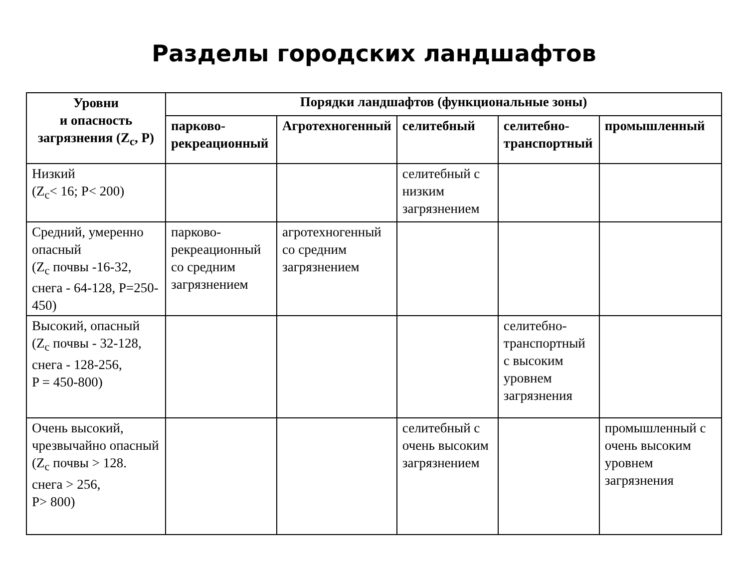Разделы городских ландшафтов
| Уровни и опасность загрязнения (Z<sub>c</sub>, P) | Порядки ландшафтов (функциональные зоны) | | | | |
| --- | --- | --- | --- | --- | --- |
| | парково-рекреационный | Агротехногенный | селитебный | селитебно-транспортный | промышленный |
| Низкий (Z<sub>c</sub>< 16; P< 200) | | | селитебный с низким загрязнением | | |
| Средний, умеренно опасный (Z<sub>c</sub> почвы -16-32, снега - 64-128, P=250-450) | парково-рекреационный со средним загрязнением | агротехногенный со средним загрязнением | | | |
| Высокий, опасный (Z<sub>c</sub> почвы - 32-128, снега - 128-256, P = 450-800) | | | | селитебно-транспортный с высоким уровнем загрязнения | |
| Очень высокий, чрезвычайно опасный (Z<sub>c</sub> почвы > 128. снега > 256, P> 800) | | | селитебный с очень высоким загрязнением | | промышленный с очень высоким уровнем загрязнения |